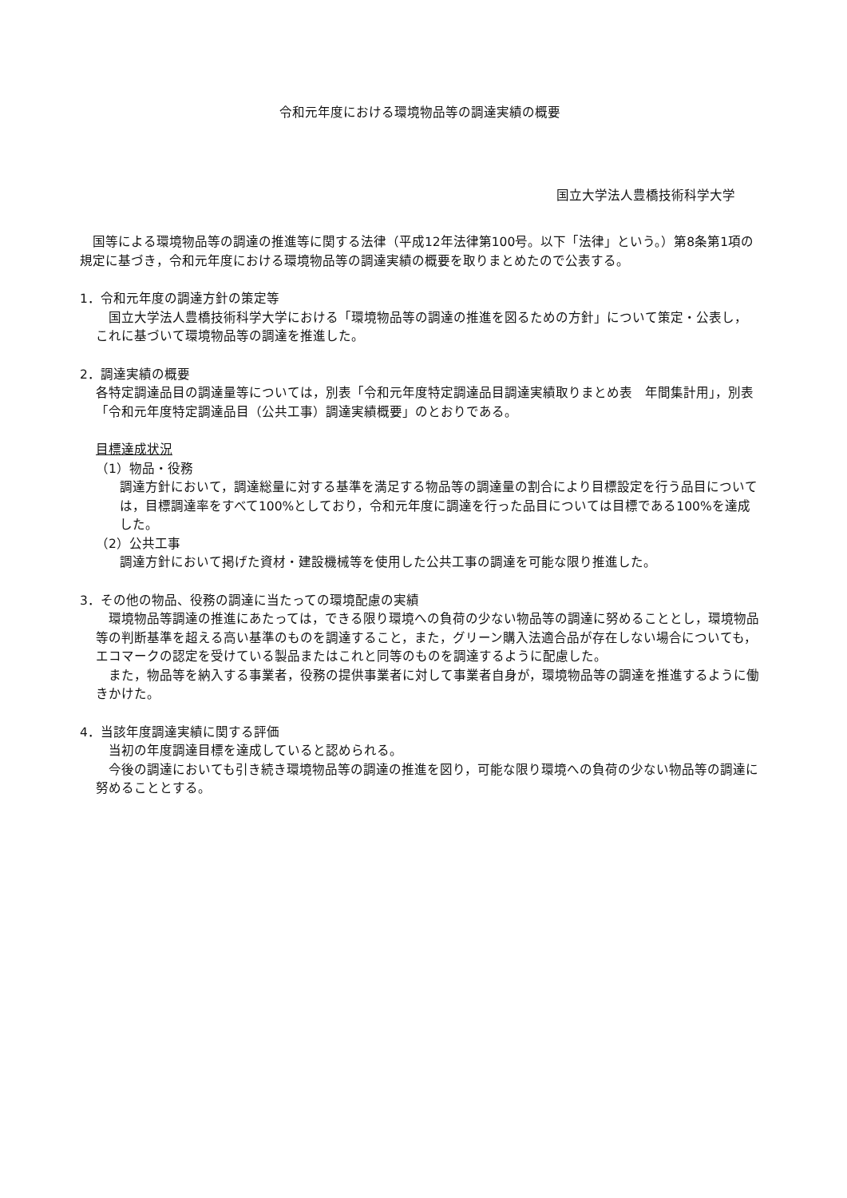令和元年度における環境物品等の調達実績の概要
国立大学法人豊橋技術科学大学
　国等による環境物品等の調達の推進等に関する法律（平成12年法律第100号。以下「法律」という。）第8条第1項の規定に基づき，令和元年度における環境物品等の調達実績の概要を取りまとめたので公表する。
1．令和元年度の調達方針の策定等
　国立大学法人豊橋技術科学大学における「環境物品等の調達の推進を図るための方針」について策定・公表し，これに基づいて環境物品等の調達を推進した。
2．調達実績の概要
各特定調達品目の調達量等については，別表「令和元年度特定調達品目調達実績取りまとめ表　年間集計用」，別表「令和元年度特定調達品目（公共工事）調達実績概要」のとおりである。
目標達成状況
（1）物品・役務
調達方針において，調達総量に対する基準を満足する物品等の調達量の割合により目標設定を行う品目については，目標調達率をすべて100%としており，令和元年度に調達を行った品目については目標である100%を達成した。
（2）公共工事
調達方針において掲げた資材・建設機械等を使用した公共工事の調達を可能な限り推進した。
3．その他の物品、役務の調達に当たっての環境配慮の実績
　環境物品等調達の推進にあたっては，できる限り環境への負荷の少ない物品等の調達に努めることとし，環境物品等の判断基準を超える高い基準のものを調達すること，また，グリーン購入法適合品が存在しない場合についても，エコマークの認定を受けている製品またはこれと同等のものを調達するように配慮した。
　また，物品等を納入する事業者，役務の提供事業者に対して事業者自身が，環境物品等の調達を推進するように働きかけた。
4．当該年度調達実績に関する評価
　当初の年度調達目標を達成していると認められる。
　今後の調達においても引き続き環境物品等の調達の推進を図り，可能な限り環境への負荷の少ない物品等の調達に努めることとする。